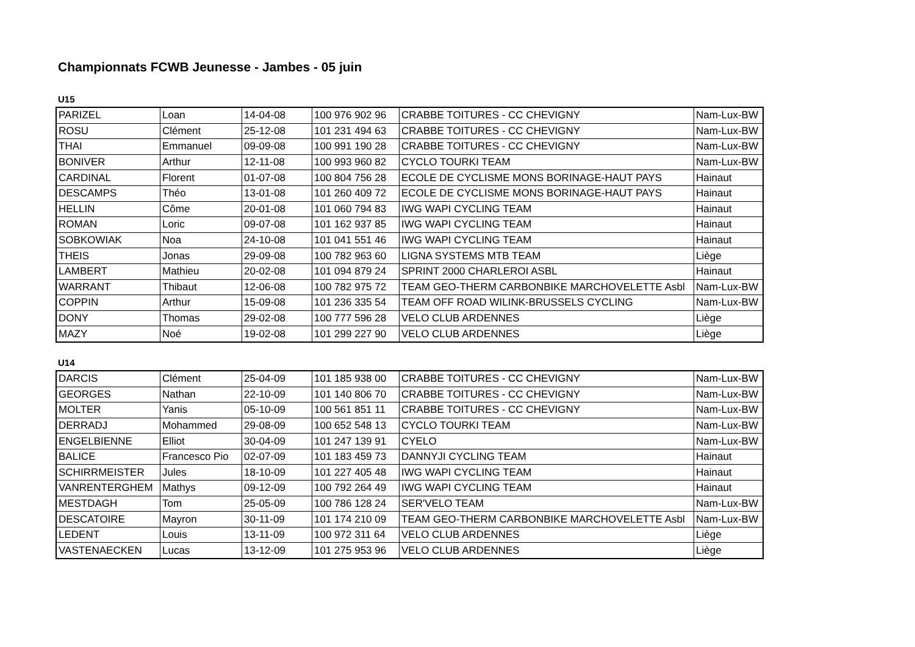Championnats FCWB Jeunesse - Jambes - 05 juin
U15
| PARIZEL | Loan | 14-04-08 | 100 976 902 96 | CRABBE TOITURES - CC CHEVIGNY | Nam-Lux-BW |
| ROSU | Clément | 25-12-08 | 101 231 494 63 | CRABBE TOITURES - CC CHEVIGNY | Nam-Lux-BW |
| THAI | Emmanuel | 09-09-08 | 100 991 190 28 | CRABBE TOITURES - CC CHEVIGNY | Nam-Lux-BW |
| BONIVER | Arthur | 12-11-08 | 100 993 960 82 | CYCLO TOURKI TEAM | Nam-Lux-BW |
| CARDINAL | Florent | 01-07-08 | 100 804 756 28 | ECOLE DE CYCLISME MONS BORINAGE-HAUT PAYS | Hainaut |
| DESCAMPS | Théo | 13-01-08 | 101 260 409 72 | ECOLE DE CYCLISME MONS BORINAGE-HAUT PAYS | Hainaut |
| HELLIN | Côme | 20-01-08 | 101 060 794 83 | IWG WAPI CYCLING TEAM | Hainaut |
| ROMAN | Loric | 09-07-08 | 101 162 937 85 | IWG WAPI CYCLING TEAM | Hainaut |
| SOBKOWIAK | Noa | 24-10-08 | 101 041 551 46 | IWG WAPI CYCLING TEAM | Hainaut |
| THEIS | Jonas | 29-09-08 | 100 782 963 60 | LIGNA SYSTEMS MTB TEAM | Liège |
| LAMBERT | Mathieu | 20-02-08 | 101 094 879 24 | SPRINT 2000 CHARLEROI ASBL | Hainaut |
| WARRANT | Thibaut | 12-06-08 | 100 782 975 72 | TEAM GEO-THERM CARBONBIKE MARCHOVELETTE Asbl | Nam-Lux-BW |
| COPPIN | Arthur | 15-09-08 | 101 236 335 54 | TEAM OFF ROAD WILINK-BRUSSELS CYCLING | Nam-Lux-BW |
| DONY | Thomas | 29-02-08 | 100 777 596 28 | VELO CLUB ARDENNES | Liège |
| MAZY | Noé | 19-02-08 | 101 299 227 90 | VELO CLUB ARDENNES | Liège |
U14
| DARCIS | Clément | 25-04-09 | 101 185 938 00 | CRABBE TOITURES - CC CHEVIGNY | Nam-Lux-BW |
| GEORGES | Nathan | 22-10-09 | 101 140 806 70 | CRABBE TOITURES - CC CHEVIGNY | Nam-Lux-BW |
| MOLTER | Yanis | 05-10-09 | 100 561 851 11 | CRABBE TOITURES - CC CHEVIGNY | Nam-Lux-BW |
| DERRADJ | Mohammed | 29-08-09 | 100 652 548 13 | CYCLO TOURKI TEAM | Nam-Lux-BW |
| ENGELBIENNE | Elliot | 30-04-09 | 101 247 139 91 | CYELO | Nam-Lux-BW |
| BALICE | Francesco Pio | 02-07-09 | 101 183 459 73 | DANNYJI CYCLING TEAM | Hainaut |
| SCHIRRMEISTER | Jules | 18-10-09 | 101 227 405 48 | IWG WAPI CYCLING TEAM | Hainaut |
| VANRENTERGHEM | Mathys | 09-12-09 | 100 792 264 49 | IWG WAPI CYCLING TEAM | Hainaut |
| MESTDAGH | Tom | 25-05-09 | 100 786 128 24 | SER'VELO TEAM | Nam-Lux-BW |
| DESCATOIRE | Mayron | 30-11-09 | 101 174 210 09 | TEAM GEO-THERM CARBONBIKE MARCHOVELETTE Asbl | Nam-Lux-BW |
| LEDENT | Louis | 13-11-09 | 100 972 311 64 | VELO CLUB ARDENNES | Liège |
| VASTENAECKEN | Lucas | 13-12-09 | 101 275 953 96 | VELO CLUB ARDENNES | Liège |